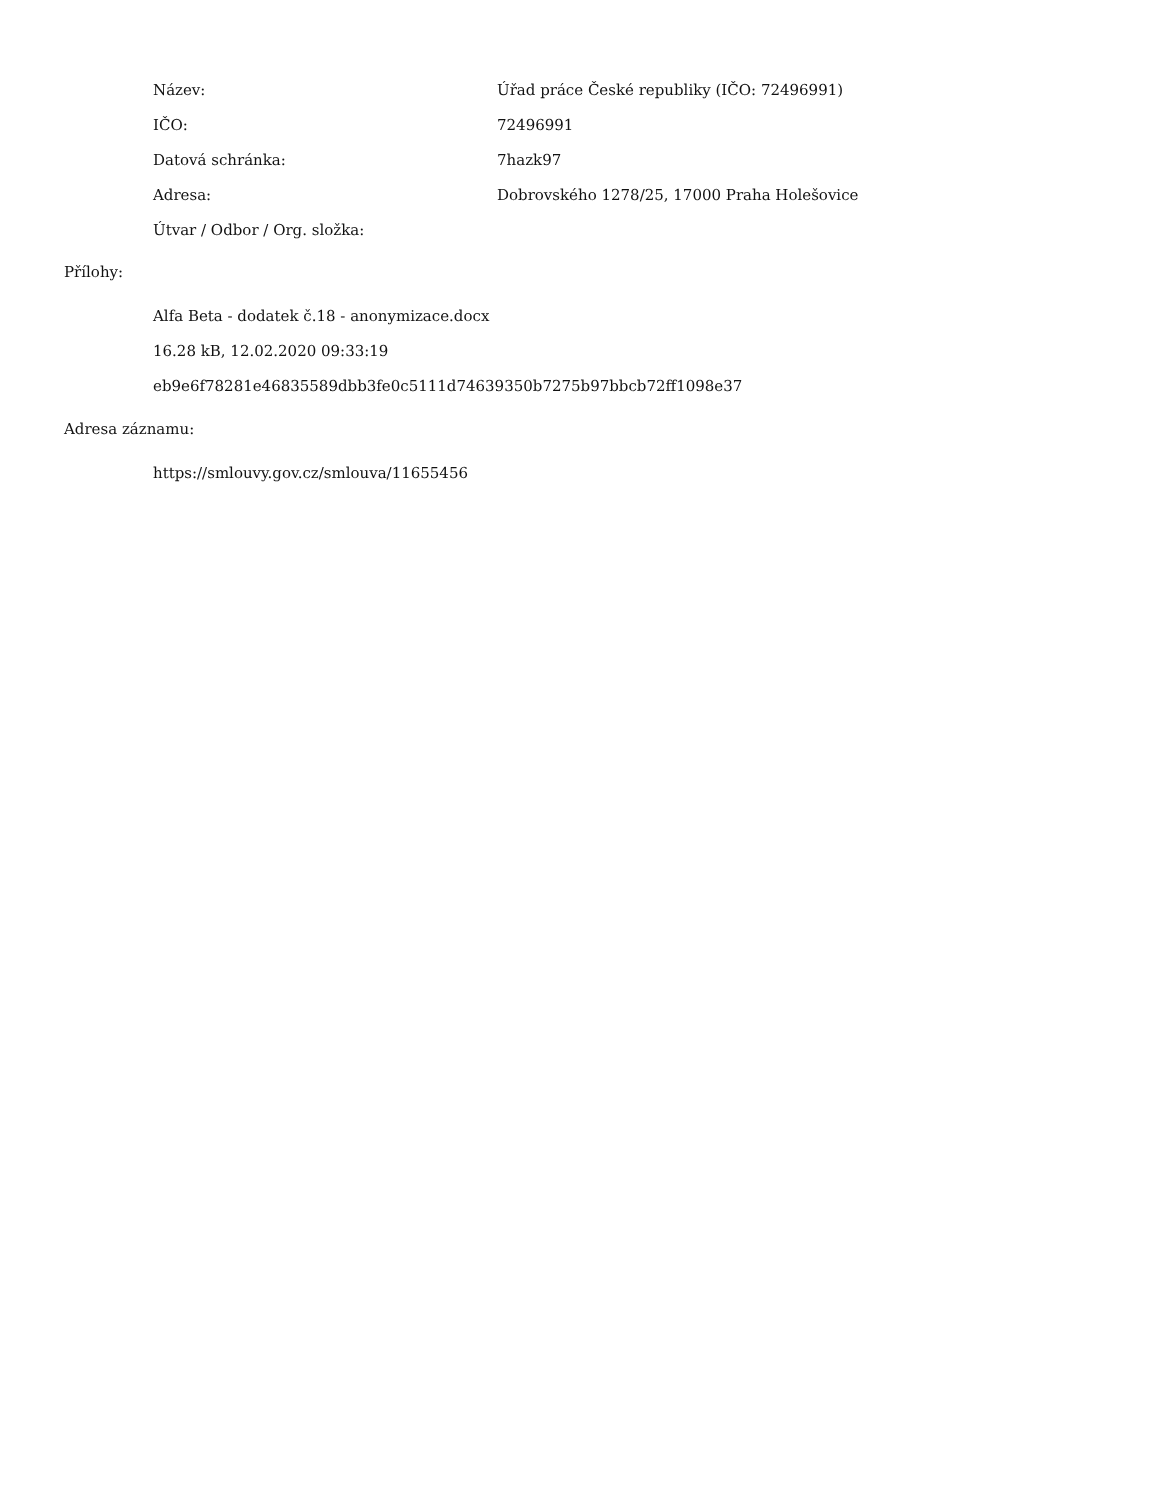Název:
Úřad práce České republiky (IČO: 72496991)
IČO: 72496991
Datová schránka: 7hazk97
Adresa:
Dobrovského 1278/25, 17000 Praha Holešovice
Útvar / Odbor / Org. složka:
Přílohy:
Alfa Beta - dodatek č.18 - anonymizace.docx
16.28 kB, 12.02.2020 09:33:19
eb9e6f78281e46835589dbb3fe0c5111d74639350b7275b97bbcb72ff1098e37
Adresa záznamu:
https://smlouvy.gov.cz/smlouva/11655456